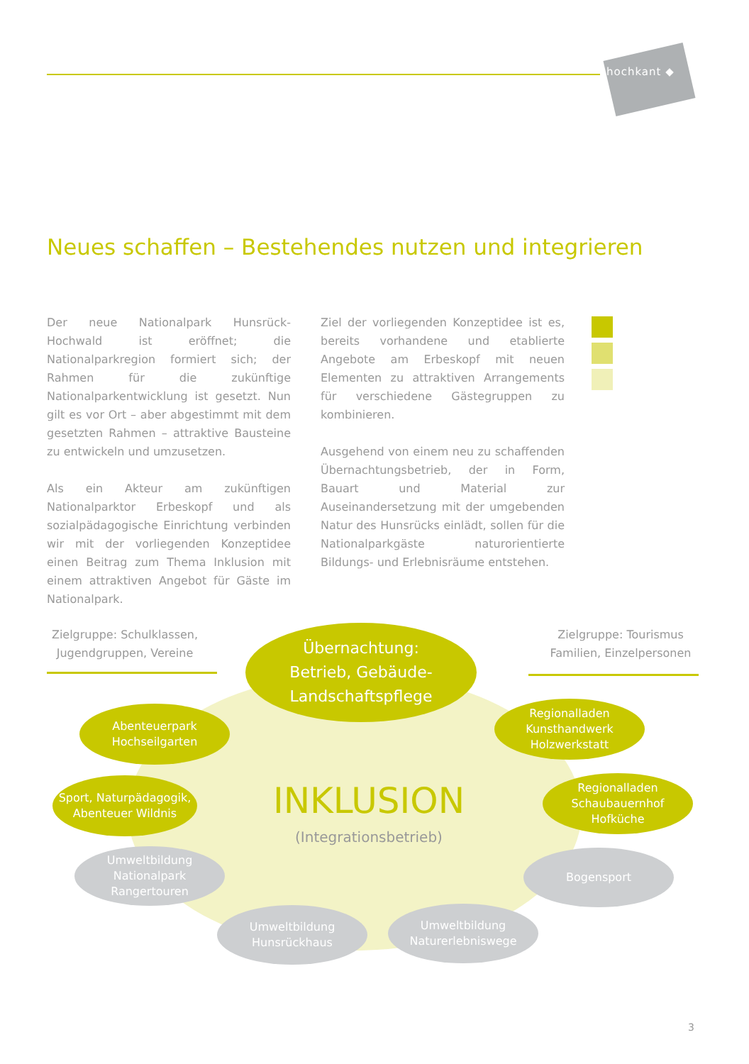hochkant ◆
Neues schaffen – Bestehendes nutzen und integrieren
Der neue Nationalpark Hunsrück-Hochwald ist eröffnet; die Nationalparkregion formiert sich; der Rahmen für die zukünftige Nationalparkentwicklung ist gesetzt. Nun gilt es vor Ort – aber abgestimmt mit dem gesetzten Rahmen – attraktive Bausteine zu entwickeln und umzusetzen.
Als ein Akteur am zukünftigen Nationalparktor Erbeskopf und als sozialpädagogische Einrichtung verbinden wir mit der vorliegenden Konzeptidee einen Beitrag zum Thema Inklusion mit einem attraktiven Angebot für Gäste im Nationalpark.
Ziel der vorliegenden Konzeptidee ist es, bereits vorhandene und etablierte Angebote am Erbeskopf mit neuen Elementen zu attraktiven Arrangements für verschiedene Gästegruppen zu kombinieren.
Ausgehend von einem neu zu schaffenden Übernachtungsbetrieb, der in Form, Bauart und Material zur Auseinandersetzung mit der umgebenden Natur des Hunsrücks einlädt, sollen für die Nationalparkgäste naturorientierte Bildungs- und Erlebnisräume entstehen.
Zielgruppe: Schulklassen, Jugendgruppen, Vereine
Zielgruppe: Tourismus Familien, Einzelpersonen
Übernachtung:
Betrieb, Gebäude-
Landschaftspflege
Abenteuerpark
Hochseilgarten
Regionalladen
Kunsthandwerk
Holzwerkstatt
Sport, Naturpädagogik,
Abenteuer Wildnis
Regionalladen
Schaubauernhof
Hofküche
INKLUSION
(Integrationsbetrieb)
Umweltbildung
Nationalpark
Rangertouren
Bogensport
Umweltbildung
Hunsrückhaus
Umweltbildung
Naturerlebniswege
3